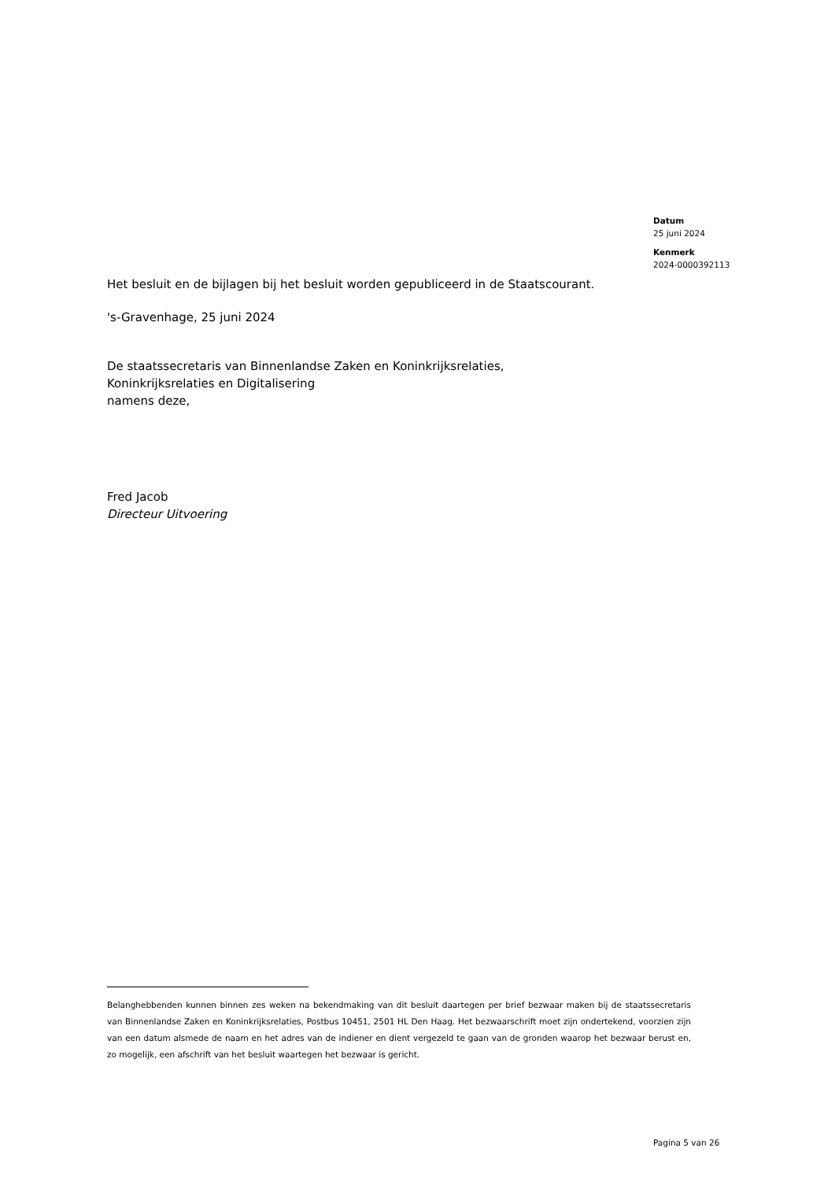Datum
25 juni 2024
Kenmerk
2024-0000392113
Het besluit en de bijlagen bij het besluit worden gepubliceerd in de Staatscourant.
's-Gravenhage, 25 juni 2024
De staatssecretaris van Binnenlandse Zaken en Koninkrijksrelaties,
Koninkrijksrelaties en Digitalisering
namens deze,
Fred Jacob
Directeur Uitvoering
Belanghebbenden kunnen binnen zes weken na bekendmaking van dit besluit daartegen per brief bezwaar maken bij de staatssecretaris van Binnenlandse Zaken en Koninkrijksrelaties, Postbus 10451, 2501 HL Den Haag. Het bezwaarschrift moet zijn ondertekend, voorzien zijn van een datum alsmede de naam en het adres van de indiener en dient vergezeld te gaan van de gronden waarop het bezwaar berust en, zo mogelijk, een afschrift van het besluit waartegen het bezwaar is gericht.
Pagina 5 van 26